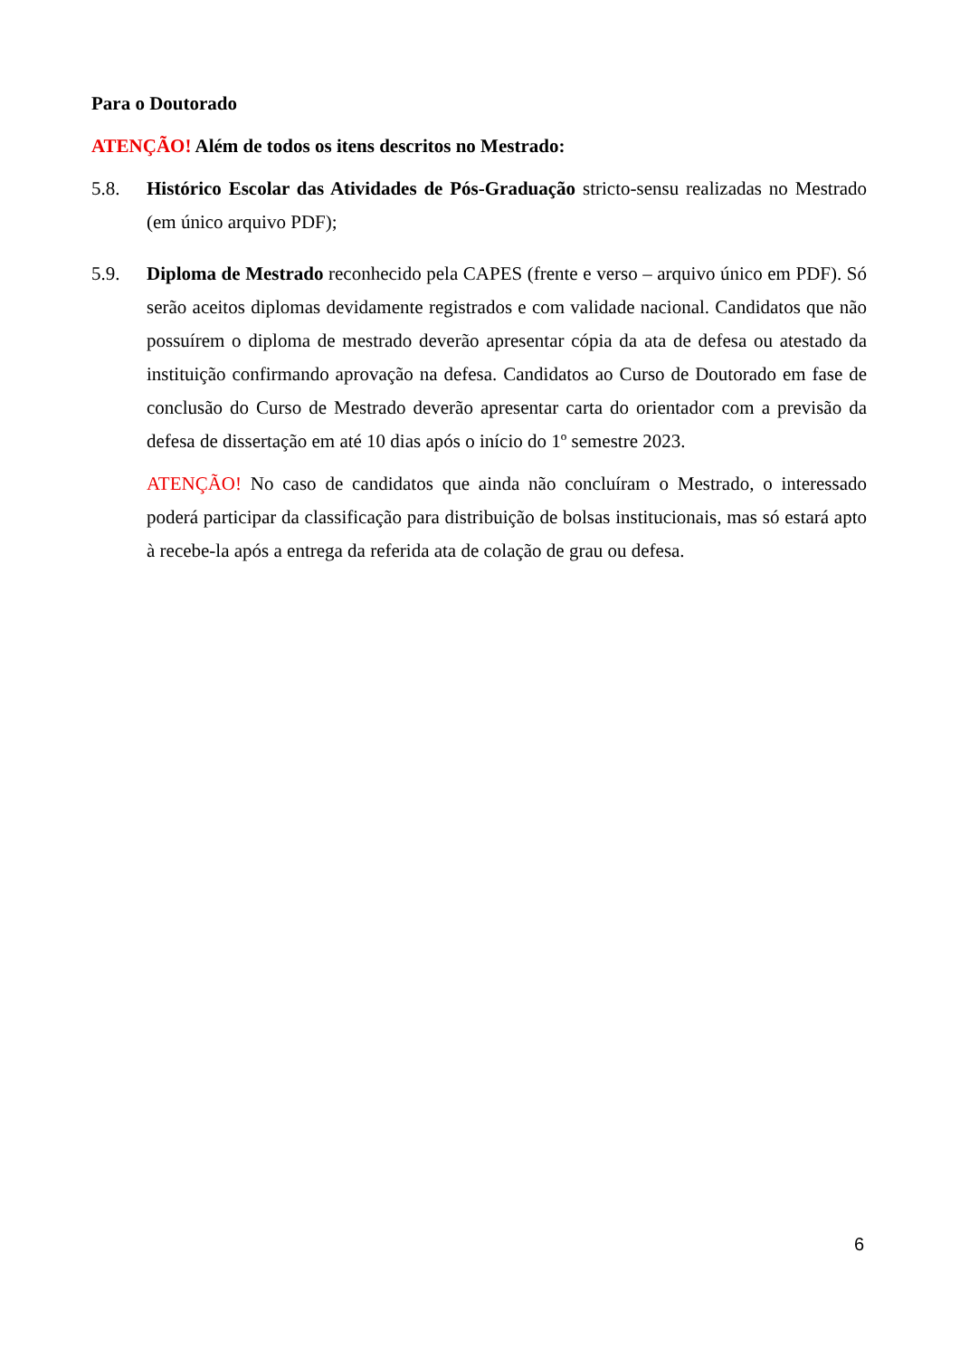Para o Doutorado
ATENÇÃO! Além de todos os itens descritos no Mestrado:
5.8. Histórico Escolar das Atividades de Pós-Graduação stricto-sensu realizadas no Mestrado (em único arquivo PDF);
5.9. Diploma de Mestrado reconhecido pela CAPES (frente e verso – arquivo único em PDF). Só serão aceitos diplomas devidamente registrados e com validade nacional. Candidatos que não possuírem o diploma de mestrado deverão apresentar cópia da ata de defesa ou atestado da instituição confirmando aprovação na defesa. Candidatos ao Curso de Doutorado em fase de conclusão do Curso de Mestrado deverão apresentar carta do orientador com a previsão da defesa de dissertação em até 10 dias após o início do 1º semestre 2023.
ATENÇÃO! No caso de candidatos que ainda não concluíram o Mestrado, o interessado poderá participar da classificação para distribuição de bolsas institucionais, mas só estará apto à recebe-la após a entrega da referida ata de colação de grau ou defesa.
6